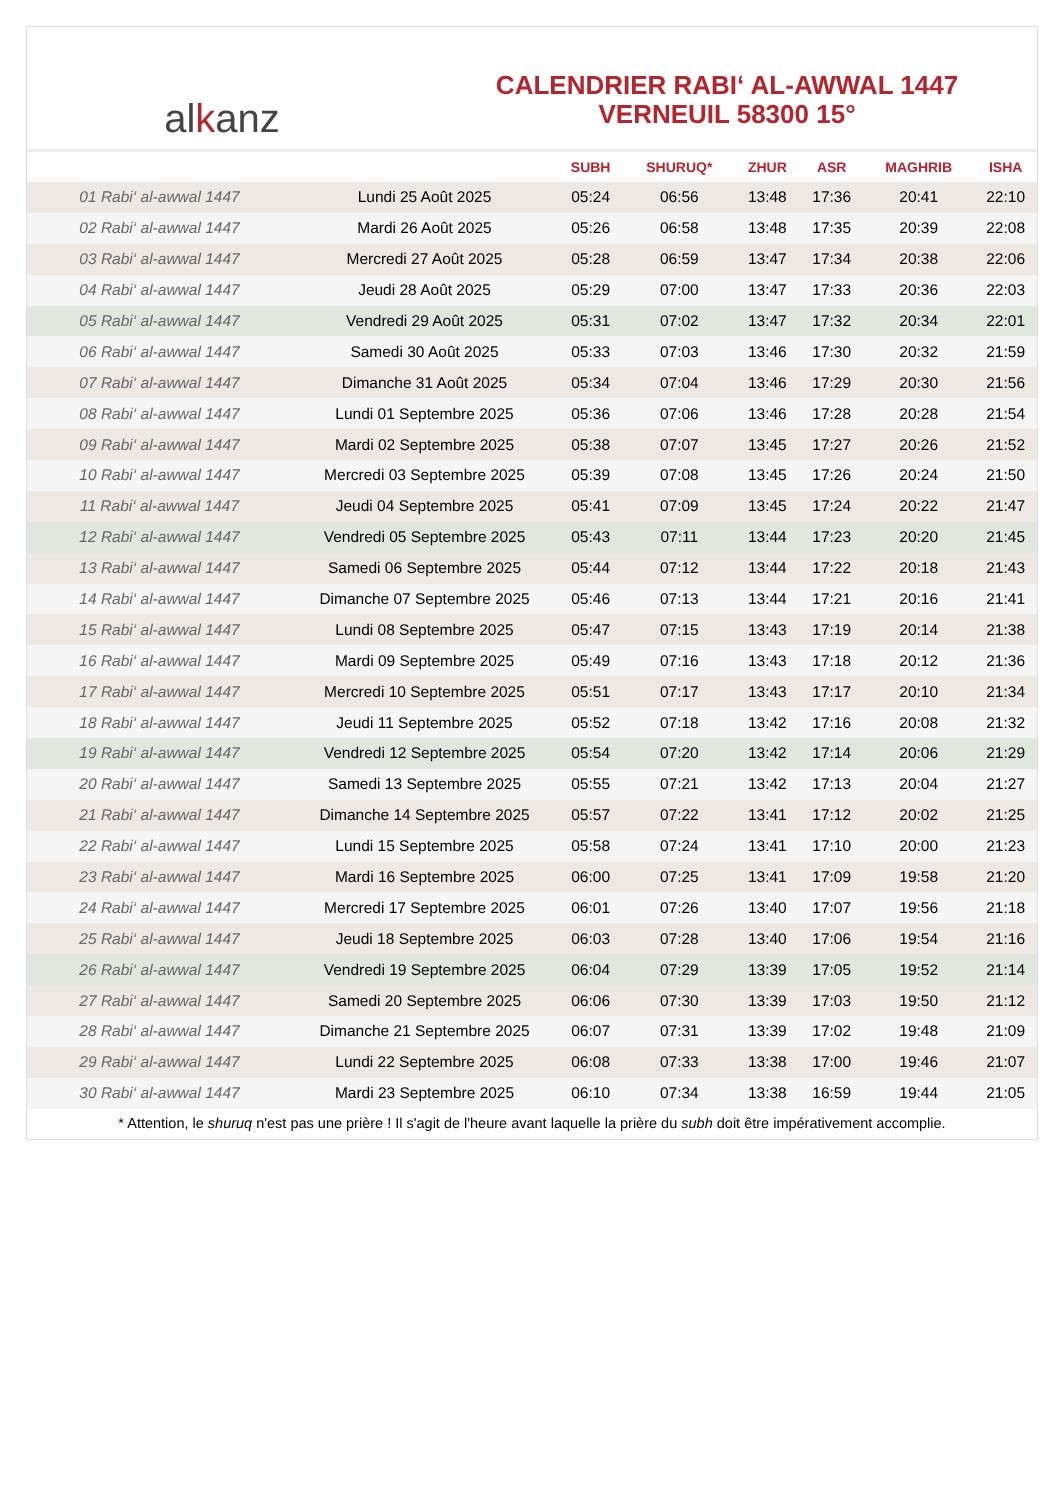al k anz
CALENDRIER RABI‘ AL-AWWAL 1447
VERNEUIL 58300 15°
| | | SUBH | SHURUQ* | ZHUR | ASR | MAGHRIB | ISHA |
| --- | --- | --- | --- | --- | --- | --- | --- |
| 01 Rabi‘ al-awwal 1447 | Lundi 25 Août 2025 | 05:24 | 06:56 | 13:48 | 17:36 | 20:41 | 22:10 |
| 02 Rabi‘ al-awwal 1447 | Mardi 26 Août 2025 | 05:26 | 06:58 | 13:48 | 17:35 | 20:39 | 22:08 |
| 03 Rabi‘ al-awwal 1447 | Mercredi 27 Août 2025 | 05:28 | 06:59 | 13:47 | 17:34 | 20:38 | 22:06 |
| 04 Rabi‘ al-awwal 1447 | Jeudi 28 Août 2025 | 05:29 | 07:00 | 13:47 | 17:33 | 20:36 | 22:03 |
| 05 Rabi‘ al-awwal 1447 | Vendredi 29 Août 2025 | 05:31 | 07:02 | 13:47 | 17:32 | 20:34 | 22:01 |
| 06 Rabi‘ al-awwal 1447 | Samedi 30 Août 2025 | 05:33 | 07:03 | 13:46 | 17:30 | 20:32 | 21:59 |
| 07 Rabi‘ al-awwal 1447 | Dimanche 31 Août 2025 | 05:34 | 07:04 | 13:46 | 17:29 | 20:30 | 21:56 |
| 08 Rabi‘ al-awwal 1447 | Lundi 01 Septembre 2025 | 05:36 | 07:06 | 13:46 | 17:28 | 20:28 | 21:54 |
| 09 Rabi‘ al-awwal 1447 | Mardi 02 Septembre 2025 | 05:38 | 07:07 | 13:45 | 17:27 | 20:26 | 21:52 |
| 10 Rabi‘ al-awwal 1447 | Mercredi 03 Septembre 2025 | 05:39 | 07:08 | 13:45 | 17:26 | 20:24 | 21:50 |
| 11 Rabi‘ al-awwal 1447 | Jeudi 04 Septembre 2025 | 05:41 | 07:09 | 13:45 | 17:24 | 20:22 | 21:47 |
| 12 Rabi‘ al-awwal 1447 | Vendredi 05 Septembre 2025 | 05:43 | 07:11 | 13:44 | 17:23 | 20:20 | 21:45 |
| 13 Rabi‘ al-awwal 1447 | Samedi 06 Septembre 2025 | 05:44 | 07:12 | 13:44 | 17:22 | 20:18 | 21:43 |
| 14 Rabi‘ al-awwal 1447 | Dimanche 07 Septembre 2025 | 05:46 | 07:13 | 13:44 | 17:21 | 20:16 | 21:41 |
| 15 Rabi‘ al-awwal 1447 | Lundi 08 Septembre 2025 | 05:47 | 07:15 | 13:43 | 17:19 | 20:14 | 21:38 |
| 16 Rabi‘ al-awwal 1447 | Mardi 09 Septembre 2025 | 05:49 | 07:16 | 13:43 | 17:18 | 20:12 | 21:36 |
| 17 Rabi‘ al-awwal 1447 | Mercredi 10 Septembre 2025 | 05:51 | 07:17 | 13:43 | 17:17 | 20:10 | 21:34 |
| 18 Rabi‘ al-awwal 1447 | Jeudi 11 Septembre 2025 | 05:52 | 07:18 | 13:42 | 17:16 | 20:08 | 21:32 |
| 19 Rabi‘ al-awwal 1447 | Vendredi 12 Septembre 2025 | 05:54 | 07:20 | 13:42 | 17:14 | 20:06 | 21:29 |
| 20 Rabi‘ al-awwal 1447 | Samedi 13 Septembre 2025 | 05:55 | 07:21 | 13:42 | 17:13 | 20:04 | 21:27 |
| 21 Rabi‘ al-awwal 1447 | Dimanche 14 Septembre 2025 | 05:57 | 07:22 | 13:41 | 17:12 | 20:02 | 21:25 |
| 22 Rabi‘ al-awwal 1447 | Lundi 15 Septembre 2025 | 05:58 | 07:24 | 13:41 | 17:10 | 20:00 | 21:23 |
| 23 Rabi‘ al-awwal 1447 | Mardi 16 Septembre 2025 | 06:00 | 07:25 | 13:41 | 17:09 | 19:58 | 21:20 |
| 24 Rabi‘ al-awwal 1447 | Mercredi 17 Septembre 2025 | 06:01 | 07:26 | 13:40 | 17:07 | 19:56 | 21:18 |
| 25 Rabi‘ al-awwal 1447 | Jeudi 18 Septembre 2025 | 06:03 | 07:28 | 13:40 | 17:06 | 19:54 | 21:16 |
| 26 Rabi‘ al-awwal 1447 | Vendredi 19 Septembre 2025 | 06:04 | 07:29 | 13:39 | 17:05 | 19:52 | 21:14 |
| 27 Rabi‘ al-awwal 1447 | Samedi 20 Septembre 2025 | 06:06 | 07:30 | 13:39 | 17:03 | 19:50 | 21:12 |
| 28 Rabi‘ al-awwal 1447 | Dimanche 21 Septembre 2025 | 06:07 | 07:31 | 13:39 | 17:02 | 19:48 | 21:09 |
| 29 Rabi‘ al-awwal 1447 | Lundi 22 Septembre 2025 | 06:08 | 07:33 | 13:38 | 17:00 | 19:46 | 21:07 |
| 30 Rabi‘ al-awwal 1447 | Mardi 23 Septembre 2025 | 06:10 | 07:34 | 13:38 | 16:59 | 19:44 | 21:05 |
* Attention, le shuruq n'est pas une prière ! Il s'agit de l'heure avant laquelle la prière du subh doit être impérativement accomplie.